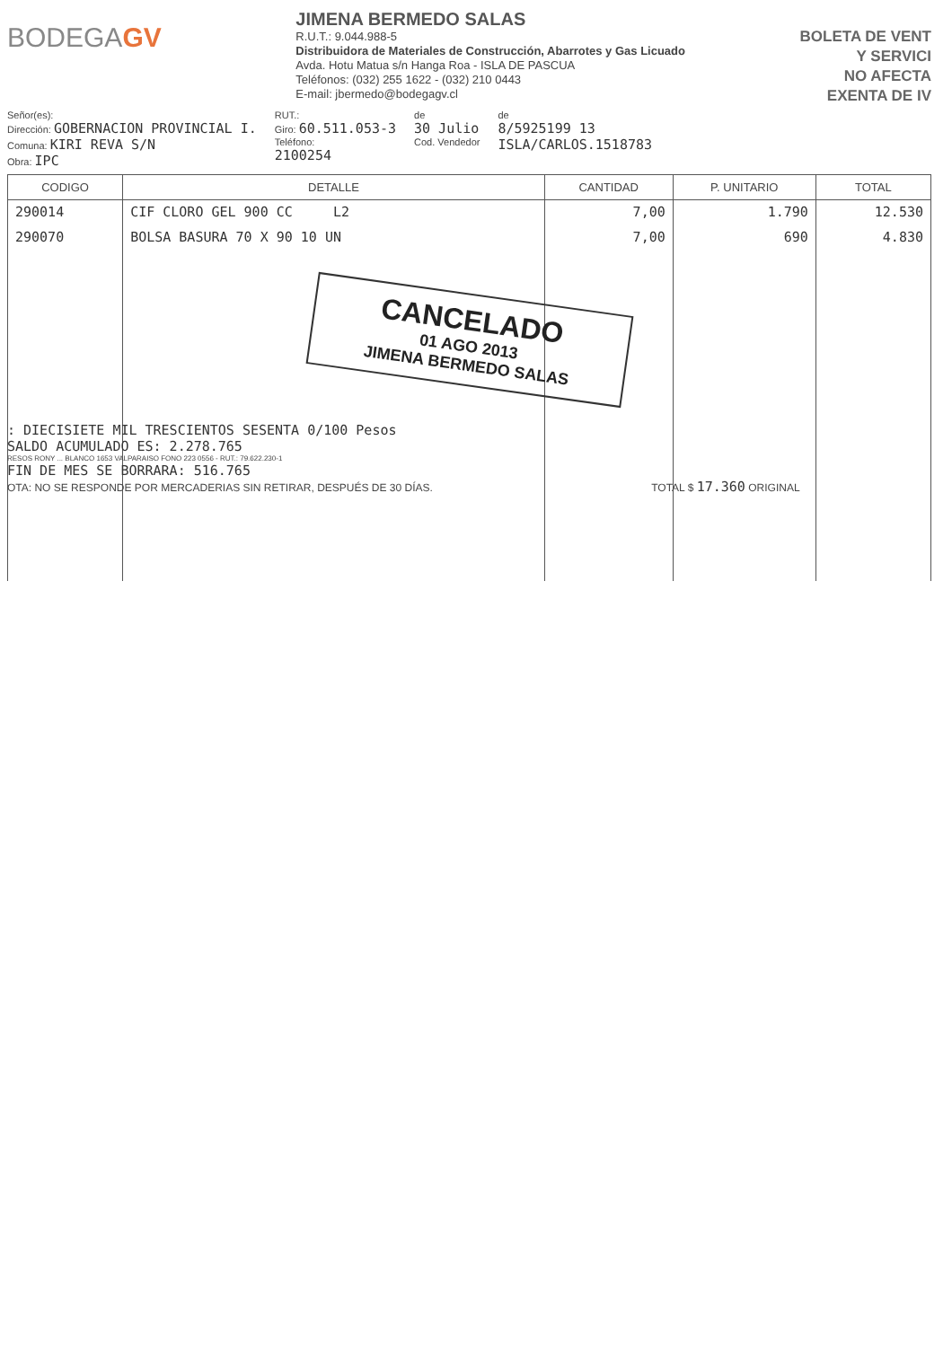BODEGAGV
JIMENA BERMEDO SALAS
R.U.T.: 9.044.988-5
Distribuidora de Materiales de Construcción, Abarrotes y Gas Licuado
Avda. Hotu Matua s/n Hanga Roa - ISLA DE PASCUA
Teléfonos: (032) 255 1622 - (032) 210 0443
E-mail: jbermedo@bodegagv.cl
BOLETA DE VENT
Y SERVICI
NO AFECTA
EXENTA DE IV
Señor(es):
Dirección: GOBERNACION PROVINCIAL I.
Comuna: KIRI REVA S/N
Obra: IPC
RUT.:
Giro: 60.511.053-3
Teléfono:
2100254
de
30 Julio
Cod. Vendedor
de
8/5925199 13
ISLA/CARLOS.1518783
| CODIGO | DETALLE | CANTIDAD | P. UNITARIO | TOTAL |
| --- | --- | --- | --- | --- |
| 290014 | CIF CLORO GEL 900 CC L2 | 7,00 | 1.790 | 12.530 |
| 290070 | BOLSA BASURA 70 X 90 10 UN | 7,00 | 690 | 4.830 |
CANCELADO
01 AGO 2013
JIMENA BERMEDO SALAS
: DIECISIETE MIL TRESCIENTOS SESENTA 0/100 Pesos
SALDO ACUMULADO ES: 2.278.765
RESOS RONY ... BLANCO 1653 VALPARAISO FONO 223 0556 - RUT.: 79.622.230-1
FIN DE MES SE BORRARA: 516.765
OTA: NO SE RESPONDE POR MERCADERIAS SIN RETIRAR, DESPUÉS DE 30 DÍAS. TOTAL $ 17.360 ORIGINAL